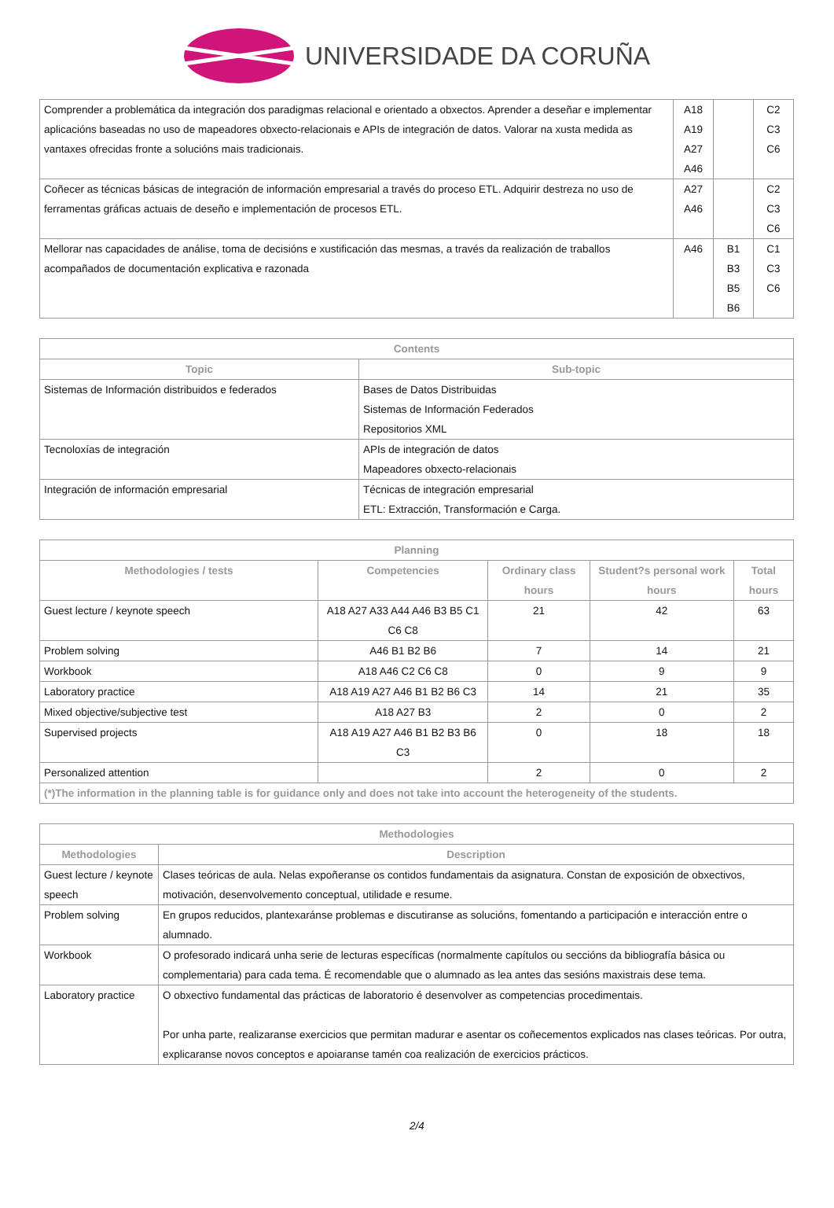UNIVERSIDADE DA CORUÑA
| Comprender a problemática da integración dos paradigmas relacional e orientado a obxectos. Aprender a deseñar e implementar aplicacións baseadas no uso de mapeadores obxecto-relacionais e APIs de integración de datos. Valorar na xusta medida as vantaxes ofrecidas fronte a solucións mais tradicionais. | A18 A19 A27 A46 | | C2 C3 C6 |
| Coñecer as técnicas básicas de integración de información empresarial a través do proceso ETL. Adquirir destreza no uso de ferramentas gráficas actuais de deseño e implementación de procesos ETL. | A27 A46 | | C2 C3 C6 |
| Mellorar nas capacidades de análise, toma de decisións e xustificación das mesmas, a través da realización de traballos acompañados de documentación explicativa e razonada | A46 | B1 B3 B5 B6 | C1 C3 C6 |
| Contents | |
| --- | --- |
| Topic | Sub-topic |
| Sistemas de Información distribuidos e federados | Bases de Datos Distribuidas Sistemas de Información Federados Repositorios XML |
| Tecnoloxías de integración | APIs de integración de datos Mapeadores obxecto-relacionais |
| Integración de información empresarial | Técnicas de integración empresarial ETL: Extracción, Transformación e Carga. |
| Planning | | | | |
| --- | --- | --- | --- | --- |
| Methodologies / tests | Competencies | Ordinary class hours | Student?s personal work hours | Total hours |
| Guest lecture / keynote speech | A18 A27 A33 A44 A46 B3 B5 C1 C6 C8 | 21 | 42 | 63 |
| Problem solving | A46 B1 B2 B6 | 7 | 14 | 21 |
| Workbook | A18 A46 C2 C6 C8 | 0 | 9 | 9 |
| Laboratory practice | A18 A19 A27 A46 B1 B2 B6 C3 | 14 | 21 | 35 |
| Mixed objective/subjective test | A18 A27 B3 | 2 | 0 | 2 |
| Supervised projects | A18 A19 A27 A46 B1 B2 B3 B6 C3 | 0 | 18 | 18 |
| Personalized attention | | 2 | 0 | 2 |
| (*)The information in the planning table is for guidance only and does not take into account the heterogeneity of the students. | | | | |
| Methodologies | |
| --- | --- |
| Methodologies | Description |
| Guest lecture / keynote speech | Clases teóricas de aula. Nelas expoñeranse os contidos fundamentais da asignatura. Constan de exposición de obxectivos, motivación, desenvolvemento conceptual, utilidade e resume. |
| Problem solving | En grupos reducidos, plantexaránse problemas e discutiranse as solucións, fomentando a participación e interacción entre o alumnado. |
| Workbook | O profesorado indicará unha serie de lecturas específicas (normalmente capítulos ou seccións da bibliografía básica ou complementaria) para cada tema. É recomendable que o alumnado as lea antes das sesións maxistrais dese tema. |
| Laboratory practice | O obxectivo fundamental das prácticas de laboratorio é desenvolver as competencias procedimentais. Por unha parte, realizaranse exercicios que permitan madurar e asentar os coñecementos explicados nas clases teóricas. Por outra, explicaranse novos conceptos e apoiaranse tamén coa realización de exercicios prácticos. |
2/4